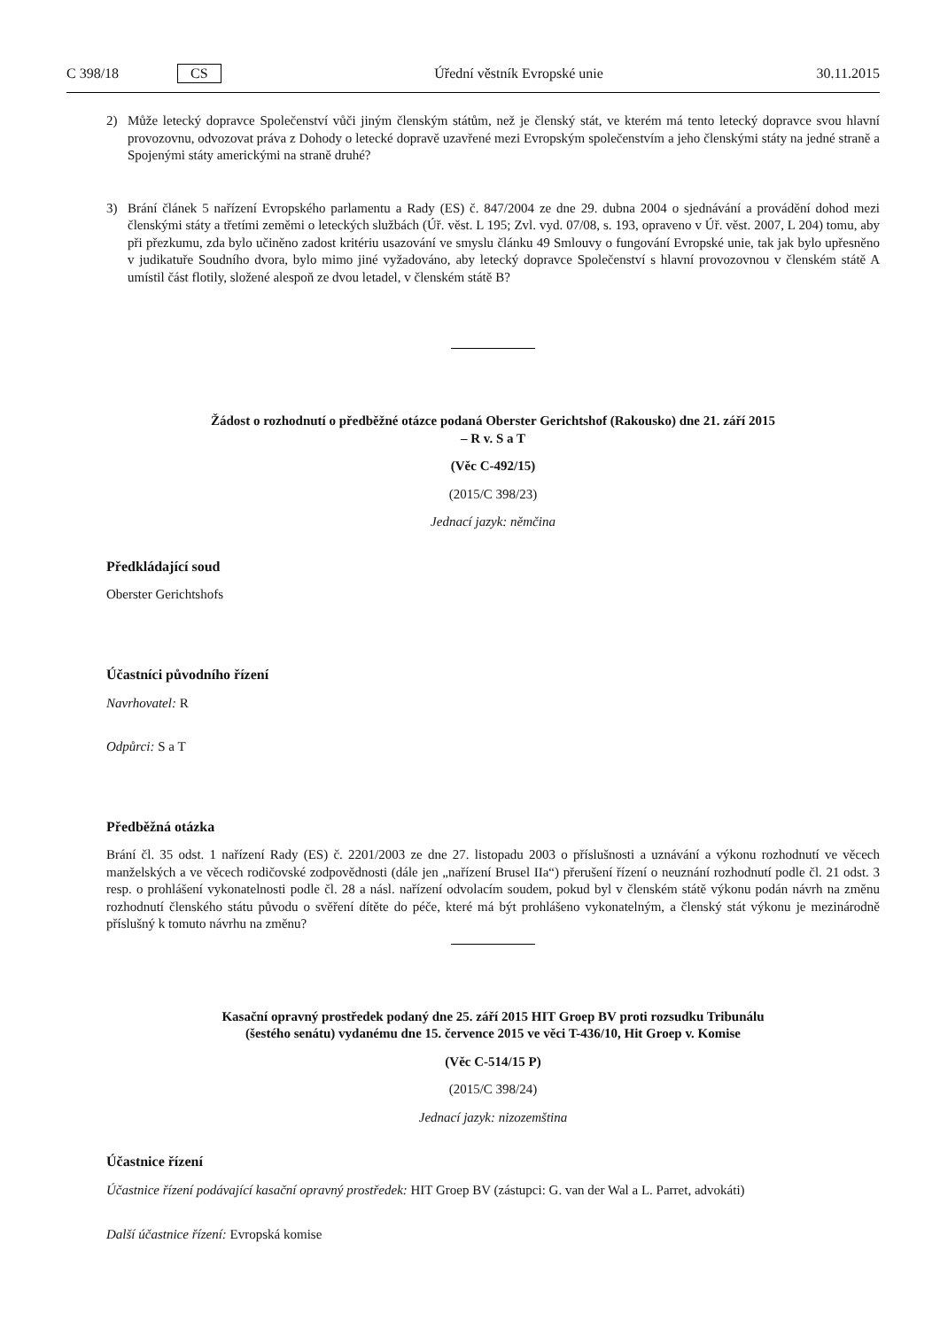C 398/18 CS Úřední věstník Evropské unie 30.11.2015
2) Může letecký dopravce Společenství vůči jiným členským státům, než je členský stát, ve kterém má tento letecký dopravce svou hlavní provozovnu, odvozovat práva z Dohody o letecké dopravě uzavřené mezi Evropským společenstvím a jeho členskými státy na jedné straně a Spojenými státy americkými na straně druhé?
3) Brání článek 5 nařízení Evropského parlamentu a Rady (ES) č. 847/2004 ze dne 29. dubna 2004 o sjednávání a provádění dohod mezi členskými státy a třetími zeměmi o leteckých službách (Úř. věst. L 195; Zvl. vyd. 07/08, s. 193, opraveno v Úř. věst. 2007, L 204) tomu, aby při přezkumu, zda bylo učiněno zadost kritériu usazování ve smyslu článku 49 Smlouvy o fungování Evropské unie, tak jak bylo upřesněno v judikatuře Soudního dvora, bylo mimo jiné vyžadováno, aby letecký dopravce Společenství s hlavní provozovnou v členském státě A umístil část flotily, složené alespoň ze dvou letadel, v členském státě B?
Žádost o rozhodnutí o předběžné otázce podaná Oberster Gerichtshof (Rakousko) dne 21. září 2015
– R v. S a T
(Věc C-492/15)
(2015/C 398/23)
Jednací jazyk: němčina
Předkládající soud
Oberster Gerichtshofs
Účastníci původního řízení
Navrhovatel: R
Odpůrci: S a T
Předběžná otázka
Brání čl. 35 odst. 1 nařízení Rady (ES) č. 2201/2003 ze dne 27. listopadu 2003 o příslušnosti a uznávání a výkonu rozhodnutí ve věcech manželských a ve věcech rodičovské zodpovědnosti (dále jen „nařízení Brusel IIa“) přerušení řízení o neuznání rozhodnutí podle čl. 21 odst. 3 resp. o prohlášení vykonatelnosti podle čl. 28 a násl. nařízení odvolacím soudem, pokud byl v členském státě výkonu podán návrh na změnu rozhodnutí členského státu původu o svěření dítěte do péče, které má být prohlášeno vykonatelným, a členský stát výkonu je mezinárodně příslušný k tomuto návrhu na změnu?
Kasační opravný prostředek podaný dne 25. září 2015 HIT Groep BV proti rozsudku Tribunálu
(šestého senátu) vydanému dne 15. července 2015 ve věci T-436/10, Hit Groep v. Komise
(Věc C-514/15 P)
(2015/C 398/24)
Jednací jazyk: nizozemština
Účastnice řízení
Účastnice řízení podávající kasační opravný prostředek: HIT Groep BV (zástupci: G. van der Wal a L. Parret, advokáti)
Další účastnice řízení: Evropská komise